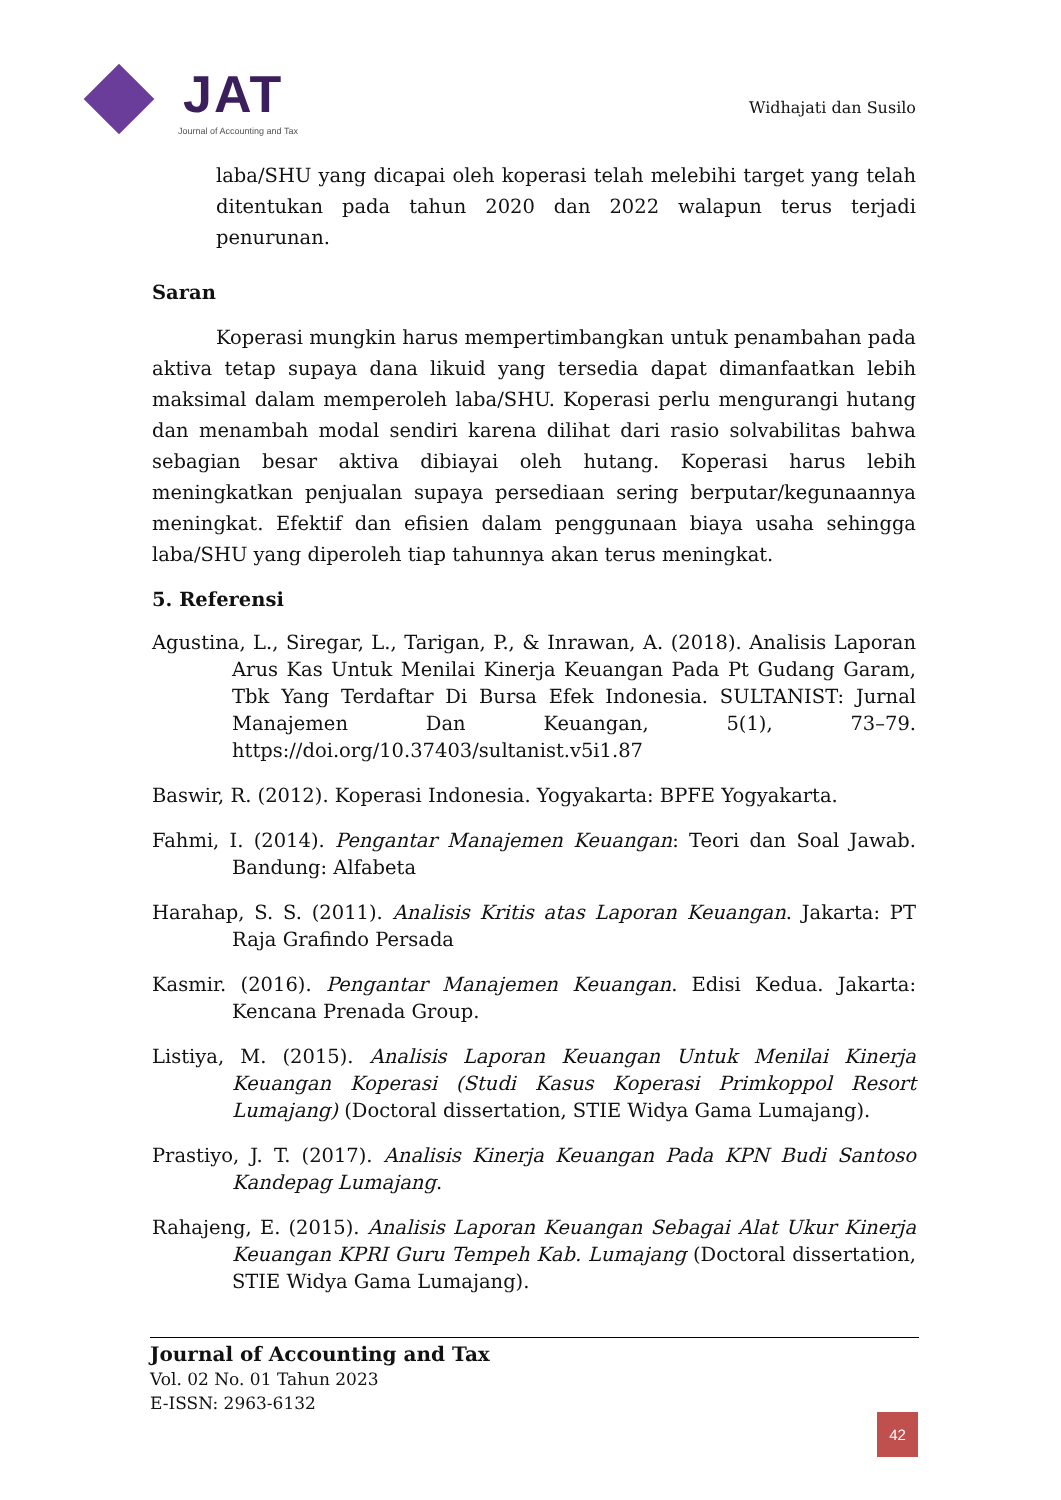JAT
Journal of Accounting and Tax
Widhajati dan Susilo
laba/SHU yang dicapai oleh koperasi telah melebihi target yang telah ditentukan pada tahun 2020 dan 2022 walapun terus terjadi penurunan.
Saran
Koperasi mungkin harus mempertimbangkan untuk penambahan pada aktiva tetap supaya dana likuid yang tersedia dapat dimanfaatkan lebih maksimal dalam memperoleh laba/SHU. Koperasi perlu mengurangi hutang dan menambah modal sendiri karena dilihat dari rasio solvabilitas bahwa sebagian besar aktiva dibiayai oleh hutang. Koperasi harus lebih meningkatkan penjualan supaya persediaan sering berputar/kegunaannya meningkat. Efektif dan efisien dalam penggunaan biaya usaha sehingga laba/SHU yang diperoleh tiap tahunnya akan terus meningkat.
5. Referensi
Agustina, L., Siregar, L., Tarigan, P., & Inrawan, A. (2018). Analisis Laporan Arus Kas Untuk Menilai Kinerja Keuangan Pada Pt Gudang Garam, Tbk Yang Terdaftar Di Bursa Efek Indonesia. SULTANIST: Jurnal Manajemen Dan Keuangan, 5(1), 73–79. https://doi.org/10.37403/sultanist.v5i1.87
Baswir, R. (2012). Koperasi Indonesia. Yogyakarta: BPFE Yogyakarta.
Fahmi, I. (2014). Pengantar Manajemen Keuangan: Teori dan Soal Jawab. Bandung: Alfabeta
Harahap, S. S. (2011). Analisis Kritis atas Laporan Keuangan. Jakarta: PT Raja Grafindo Persada
Kasmir. (2016). Pengantar Manajemen Keuangan. Edisi Kedua. Jakarta: Kencana Prenada Group.
Listiya, M. (2015). Analisis Laporan Keuangan Untuk Menilai Kinerja Keuangan Koperasi (Studi Kasus Koperasi Primkoppol Resort Lumajang) (Doctoral dissertation, STIE Widya Gama Lumajang).
Prastiyo, J. T. (2017). Analisis Kinerja Keuangan Pada KPN Budi Santoso Kandepag Lumajang.
Rahajeng, E. (2015). Analisis Laporan Keuangan Sebagai Alat Ukur Kinerja Keuangan KPRI Guru Tempeh Kab. Lumajang (Doctoral dissertation, STIE Widya Gama Lumajang).
Journal of Accounting and Tax
Vol. 02 No. 01 Tahun 2023
E-ISSN: 2963-6132
42